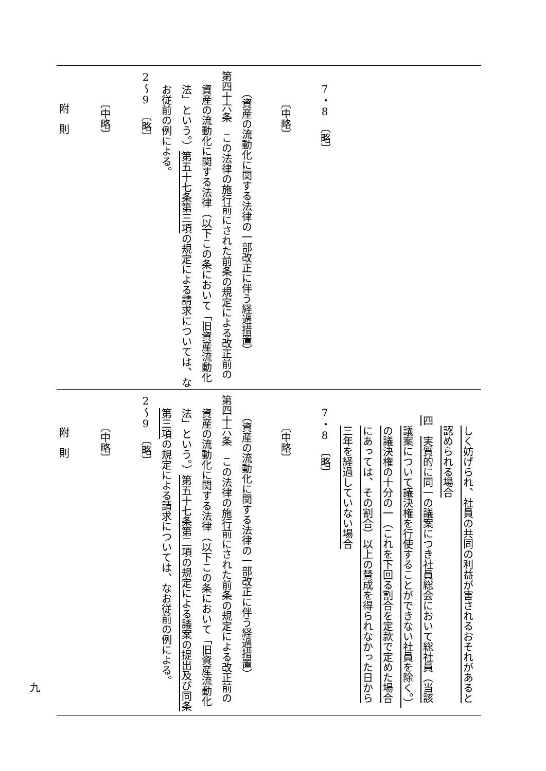しく妨げられ、社員の共同の利益が害されるおそれがあると
認められる場合
四　実質的に同一の議案につき社員総会において総社員（当該
議案について議決権を行使することができない社員を除く。）
の議決権の十分の一（これを下回る割合を定款で定めた場合
にあっては、その割合）以上の賛成を得られなかった日から
三年を経過していない場合
7・8　〔略〕
〔中略〕
（資産の流動化に関する法律の一部改正に伴う経過措置）
第四十六条　この法律の施行前にされた前条の規定による改正前の
資産の流動化に関する法律（以下この条において「旧資産流動化
法」という。）第五十七条第二項の規定による議案の提出及び同条
第三項の規定による請求については、なお従前の例による。
2～9　〔略〕
〔中略〕
附　則
7・8　〔略〕
〔中略〕
（資産の流動化に関する法律の一部改正に伴う経過措置）
第四十六条　この法律の施行前にされた前条の規定による改正前の
資産の流動化に関する法律（以下この条において「旧資産流動化
法」という。）第五十七条第三項の規定による請求については、な
お従前の例による。
2～9　〔略〕
〔中略〕
附　則
九